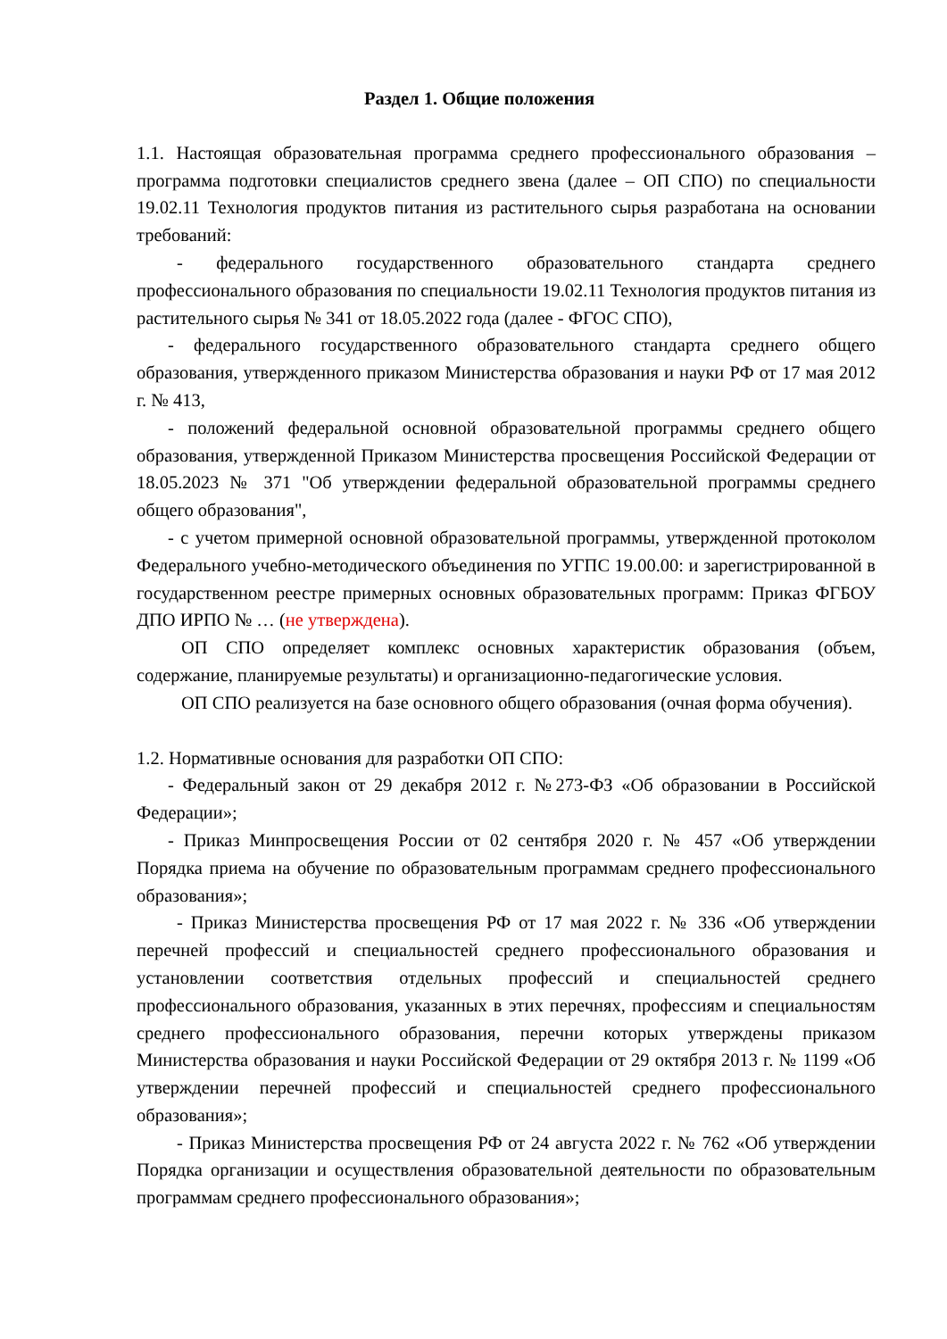Раздел 1. Общие положения
1.1. Настоящая образовательная программа среднего профессионального образования – программа подготовки специалистов среднего звена (далее – ОП СПО) по специальности 19.02.11 Технология продуктов питания из растительного сырья разработана на основании требований:
- федерального государственного образовательного стандарта среднего профессионального образования по специальности 19.02.11 Технология продуктов питания из растительного сырья № 341 от 18.05.2022 года (далее - ФГОС СПО),
- федерального государственного образовательного стандарта среднего общего образования, утвержденного приказом Министерства образования и науки РФ от 17 мая 2012 г. № 413,
- положений федеральной основной образовательной программы среднего общего образования, утвержденной Приказом Министерства просвещения Российской Федерации от 18.05.2023 № 371 "Об утверждении федеральной образовательной программы среднего общего образования",
- с учетом примерной основной образовательной программы, утвержденной протоколом Федерального учебно-методического объединения по УГПС 19.00.00: и зарегистрированной в государственном реестре примерных основных образовательных программ: Приказ ФГБОУ ДПО ИРПО № … (не утверждена).
ОП СПО определяет комплекс основных характеристик образования (объем, содержание, планируемые результаты) и организационно-педагогические условия.
ОП СПО реализуется на базе основного общего образования (очная форма обучения).
1.2. Нормативные основания для разработки ОП СПО:
- Федеральный закон от 29 декабря 2012 г. №273-ФЗ «Об образовании в Российской Федерации»;
- Приказ Минпросвещения России от 02 сентября 2020 г. № 457 «Об утверждении Порядка приема на обучение по образовательным программам среднего профессионального образования»;
- Приказ Министерства просвещения РФ от 17 мая 2022 г. № 336 «Об утверждении перечней профессий и специальностей среднего профессионального образования и установлении соответствия отдельных профессий и специальностей среднего профессионального образования, указанных в этих перечнях, профессиям и специальностям среднего профессионального образования, перечни которых утверждены приказом Министерства образования и науки Российской Федерации от 29 октября 2013 г. № 1199 «Об утверждении перечней профессий и специальностей среднего профессионального образования»;
- Приказ Министерства просвещения РФ от 24 августа 2022 г. № 762 «Об утверждении Порядка организации и осуществления образовательной деятельности по образовательным программам среднего профессионального образования»;